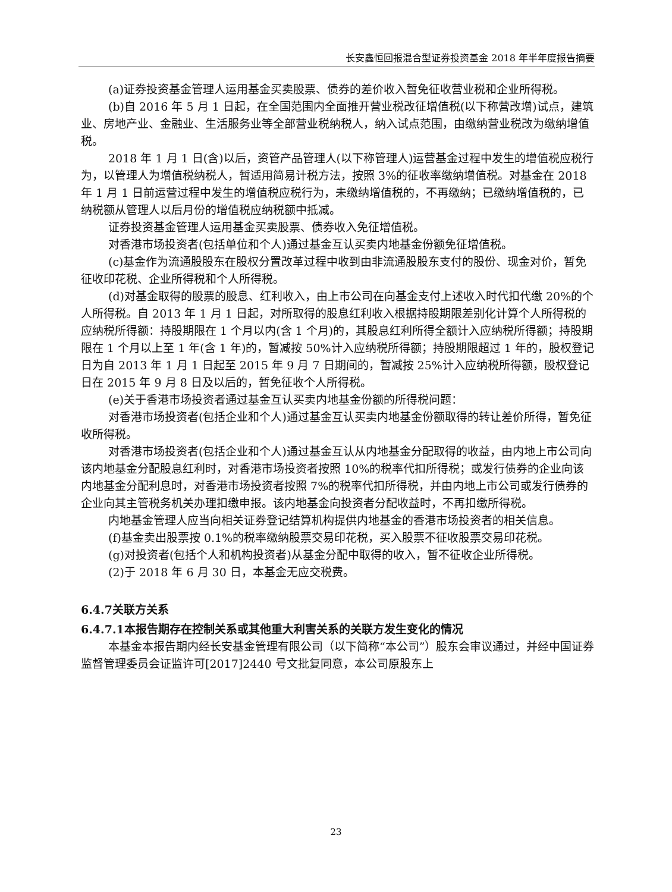长安鑫恒回报混合型证券投资基金 2018 年半年度报告摘要
(a)证券投资基金管理人运用基金买卖股票、债券的差价收入暂免征收营业税和企业所得税。
(b)自 2016 年 5 月 1 日起，在全国范围内全面推开营业税改征增值税(以下称营改增)试点，建筑业、房地产业、金融业、生活服务业等全部营业税纳税人，纳入试点范围，由缴纳营业税改为缴纳增值税。
2018 年 1 月 1 日(含)以后，资管产品管理人(以下称管理人)运营基金过程中发生的增值税应税行为，以管理人为增值税纳税人，暂适用简易计税方法，按照 3%的征收率缴纳增值税。对基金在 2018 年 1 月 1 日前运营过程中发生的增值税应税行为，未缴纳增值税的，不再缴纳；已缴纳增值税的，已纳税额从管理人以后月份的增值税应纳税额中抵减。
证券投资基金管理人运用基金买卖股票、债券收入免征增值税。
对香港市场投资者(包括单位和个人)通过基金互认买卖内地基金份额免征增值税。
(c)基金作为流通股股东在股权分置改革过程中收到由非流通股股东支付的股份、现金对价，暂免征收印花税、企业所得税和个人所得税。
(d)对基金取得的股票的股息、红利收入，由上市公司在向基金支付上述收入时代扣代缴 20%的个人所得税。自 2013 年 1 月 1 日起，对所取得的股息红利收入根据持股期限差别化计算个人所得税的应纳税所得额：持股期限在 1 个月以内(含 1 个月)的，其股息红利所得全额计入应纳税所得额；持股期限在 1 个月以上至 1 年(含 1 年)的，暂减按 50%计入应纳税所得额；持股期限超过 1 年的，股权登记日为自 2013 年 1 月 1 日起至 2015 年 9 月 7 日期间的，暂减按 25%计入应纳税所得额，股权登记日在 2015 年 9 月 8 日及以后的，暂免征收个人所得税。
(e)关于香港市场投资者通过基金互认买卖内地基金份额的所得税问题：
对香港市场投资者(包括企业和个人)通过基金互认买卖内地基金份额取得的转让差价所得，暂免征收所得税。
对香港市场投资者(包括企业和个人)通过基金互认从内地基金分配取得的收益，由内地上市公司向该内地基金分配股息红利时，对香港市场投资者按照 10%的税率代扣所得税；或发行债券的企业向该内地基金分配利息时，对香港市场投资者按照 7%的税率代扣所得税，并由内地上市公司或发行债券的企业向其主管税务机关办理扣缴申报。该内地基金向投资者分配收益时，不再扣缴所得税。
内地基金管理人应当向相关证券登记结算机构提供内地基金的香港市场投资者的相关信息。
(f)基金卖出股票按 0.1%的税率缴纳股票交易印花税，买入股票不征收股票交易印花税。
(g)对投资者(包括个人和机构投资者)从基金分配中取得的收入，暂不征收企业所得税。
(2)于 2018 年 6 月 30 日，本基金无应交税费。
6.4.7关联方关系
6.4.7.1本报告期存在控制关系或其他重大利害关系的关联方发生变化的情况
本基金本报告期内经长安基金管理有限公司（以下简称“本公司”）股东会审议通过，并经中国证券监督管理委员会证监许可[2017]2440 号文批复同意，本公司原股东上
23